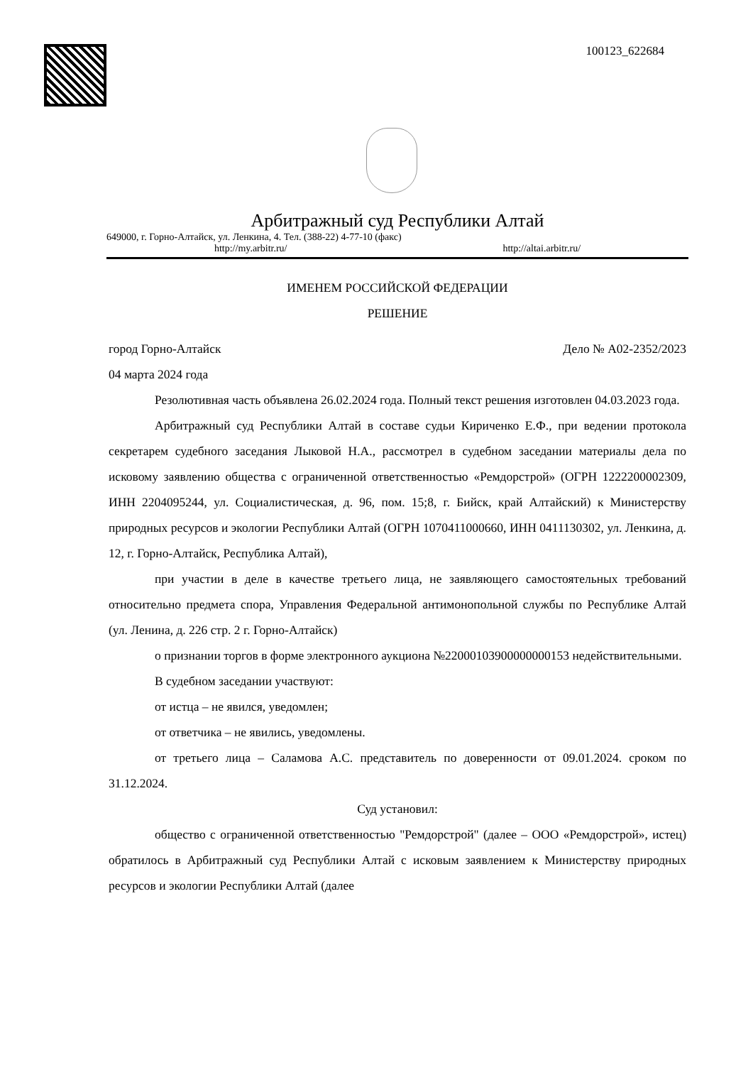100123_622684
Арбитражный суд Республики Алтай
649000, г. Горно-Алтайск, ул. Ленкина, 4. Тел. (388-22) 4-77-10 (факс)
http://my.arbitr.ru/ http://altai.arbitr.ru/
ИМЕНЕМ РОССИЙСКОЙ ФЕДЕРАЦИИ
РЕШЕНИЕ
город Горно-Алтайск Дело № А02-2352/2023
04 марта 2024 года
Резолютивная часть объявлена 26.02.2024 года. Полный текст решения изготовлен 04.03.2023 года.
Арбитражный суд Республики Алтай в составе судьи Кириченко Е.Ф., при ведении протокола секретарем судебного заседания Лыковой Н.А., рассмотрел в судебном заседании материалы дела по исковому заявлению общества с ограниченной ответственностью «Ремдорстрой» (ОГРН 1222200002309, ИНН 2204095244, ул. Социалистическая, д. 96, пом. 15;8, г. Бийск, край Алтайский) к Министерству природных ресурсов и экологии Республики Алтай (ОГРН 1070411000660, ИНН 0411130302, ул. Ленкина, д. 12, г. Горно-Алтайск, Республика Алтай),
при участии в деле в качестве третьего лица, не заявляющего самостоятельных требований относительно предмета спора, Управления Федеральной антимонопольной службы по Республике Алтай (ул. Ленина, д. 226 стр. 2 г. Горно-Алтайск)
о признании торгов в форме электронного аукциона №22000103900000000153 недействительными.
В судебном заседании участвуют:
от истца – не явился, уведомлен;
от ответчика – не явились, уведомлены.
от третьего лица – Саламова А.С. представитель по доверенности от 09.01.2024. сроком по 31.12.2024.
Суд установил:
общество с ограниченной ответственностью "Ремдорстрой" (далее – ООО «Ремдорстрой», истец) обратилось в Арбитражный суд Республики Алтай с исковым заявлением к Министерству природных ресурсов и экологии Республики Алтай (далее